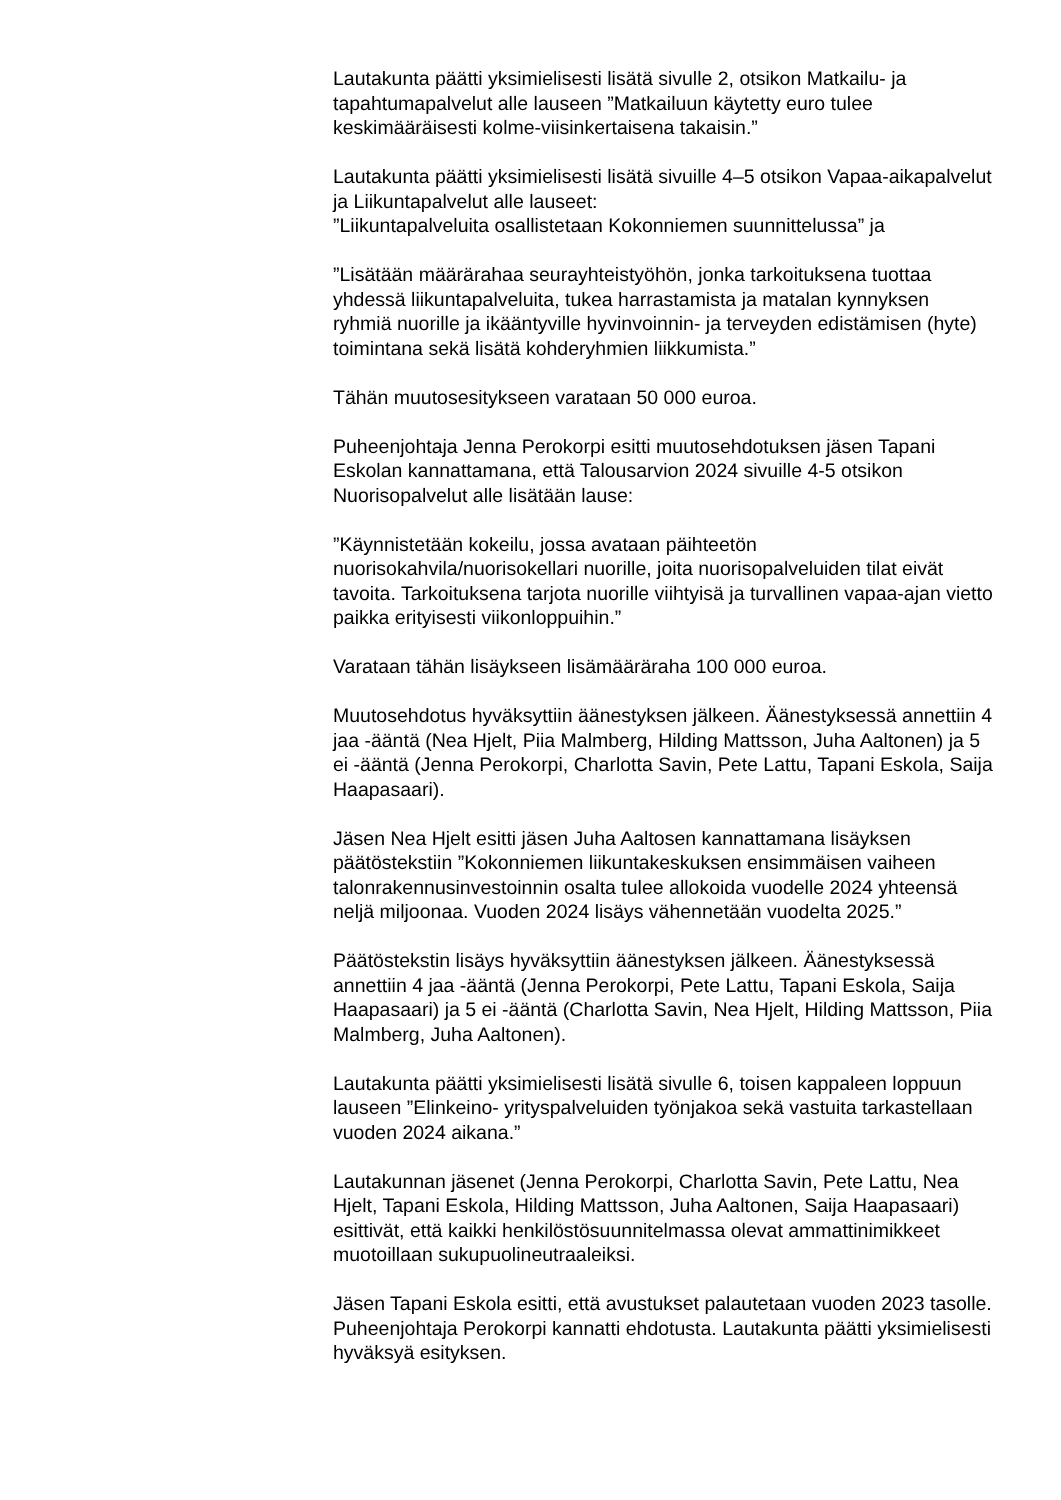Lautakunta päätti yksimielisesti lisätä sivulle 2, otsikon Matkailu- ja tapahtumapalvelut alle lauseen ”Matkailuun käytetty euro tulee keskimääräisesti kolme-viisinkertaisena takaisin.”
Lautakunta päätti yksimielisesti lisätä sivuille 4–5 otsikon Vapaa-aikapalvelut ja Liikuntapalvelut alle lauseet:
”Liikuntapalveluita osallistetaan Kokonniemen suunnittelussa” ja
”Lisätään määrärahaa seurayhteistyöhön, jonka tarkoituksena tuottaa yhdessä liikuntapalveluita, tukea harrastamista ja matalan kynnyksen ryhmiä nuorille ja ikääntyville hyvinvoinnin- ja terveyden edistämisen (hyte) toimintana sekä lisätä kohderyhmien liikkumista.”
Tähän muutosesitykseen varataan 50 000 euroa.
Puheenjohtaja Jenna Perokorpi esitti muutosehdotuksen jäsen Tapani Eskolan kannattamana, että Talousarvion 2024 sivuille 4-5 otsikon Nuorisopalvelut alle lisätään lause:
”Käynnistetään kokeilu, jossa avataan päihteetön nuorisokahvila/nuorisokellari nuorille, joita nuorisopalveluiden tilat eivät tavoita. Tarkoituksena tarjota nuorille viihtyisä ja turvallinen vapaa-ajan vietto paikka erityisesti viikonloppuihin.”
Varataan tähän lisäykseen lisämääräraha 100 000 euroa.
Muutosehdotus hyväksyttiin äänestyksen jälkeen. Äänestyksessä annettiin 4 jaa -ääntä (Nea Hjelt, Piia Malmberg, Hilding Mattsson, Juha Aaltonen) ja 5 ei -ääntä (Jenna Perokorpi, Charlotta Savin, Pete Lattu, Tapani Eskola, Saija Haapasaari).
Jäsen Nea Hjelt esitti jäsen Juha Aaltosen kannattamana lisäyksen päätöstekstiin ”Kokonniemen liikuntakeskuksen ensimmäisen vaiheen talonrakennusinvestoinnin osalta tulee allokoida vuodelle 2024 yhteensä neljä miljoonaa. Vuoden 2024 lisäys vähennetään vuodelta 2025.”
Päätöstekstin lisäys hyväksyttiin äänestyksen jälkeen. Äänestyksessä annettiin 4 jaa -ääntä (Jenna Perokorpi, Pete Lattu, Tapani Eskola, Saija Haapasaari) ja 5 ei -ääntä (Charlotta Savin, Nea Hjelt, Hilding Mattsson, Piia Malmberg, Juha Aaltonen).
Lautakunta päätti yksimielisesti lisätä sivulle 6, toisen kappaleen loppuun lauseen ”Elinkeino- yrityspalveluiden työnjakoa sekä vastuita tarkastellaan vuoden 2024 aikana.”
Lautakunnan jäsenet (Jenna Perokorpi, Charlotta Savin, Pete Lattu, Nea Hjelt, Tapani Eskola, Hilding Mattsson, Juha Aaltonen, Saija Haapasaari) esittivät, että kaikki henkilöstösuunnitelmassa olevat ammattinimikkeet muotoillaan sukupuolineutraaleiksi.
Jäsen Tapani Eskola esitti, että avustukset palautetaan vuoden 2023 tasolle. Puheenjohtaja Perokorpi kannatti ehdotusta. Lautakunta päätti yksimielisesti hyväksyä esityksen.